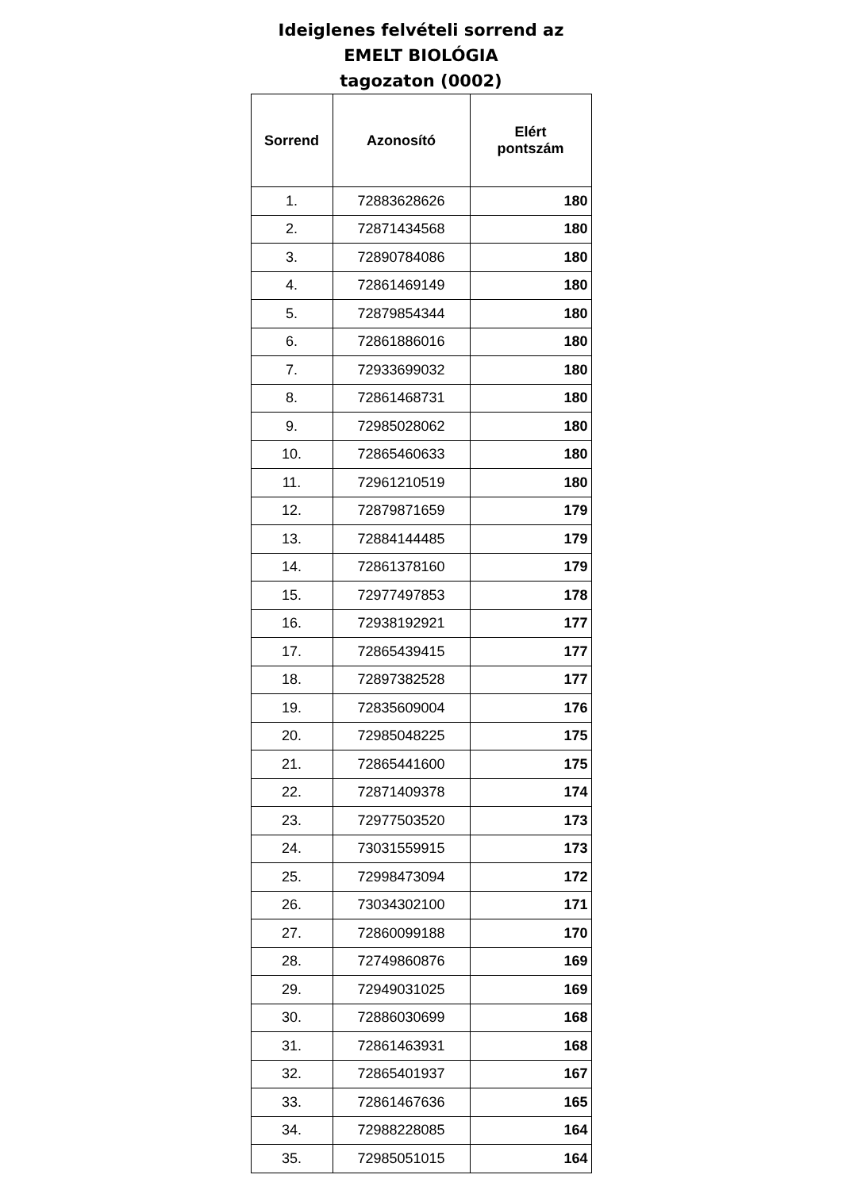Ideiglenes felvételi sorrend az
EMELT BIOLÓGIA
tagozaton (0002)
| Sorrend | Azonosító | Elért pontszám |
| --- | --- | --- |
| 1. | 72883628626 | 180 |
| 2. | 72871434568 | 180 |
| 3. | 72890784086 | 180 |
| 4. | 72861469149 | 180 |
| 5. | 72879854344 | 180 |
| 6. | 72861886016 | 180 |
| 7. | 72933699032 | 180 |
| 8. | 72861468731 | 180 |
| 9. | 72985028062 | 180 |
| 10. | 72865460633 | 180 |
| 11. | 72961210519 | 180 |
| 12. | 72879871659 | 179 |
| 13. | 72884144485 | 179 |
| 14. | 72861378160 | 179 |
| 15. | 72977497853 | 178 |
| 16. | 72938192921 | 177 |
| 17. | 72865439415 | 177 |
| 18. | 72897382528 | 177 |
| 19. | 72835609004 | 176 |
| 20. | 72985048225 | 175 |
| 21. | 72865441600 | 175 |
| 22. | 72871409378 | 174 |
| 23. | 72977503520 | 173 |
| 24. | 73031559915 | 173 |
| 25. | 72998473094 | 172 |
| 26. | 73034302100 | 171 |
| 27. | 72860099188 | 170 |
| 28. | 72749860876 | 169 |
| 29. | 72949031025 | 169 |
| 30. | 72886030699 | 168 |
| 31. | 72861463931 | 168 |
| 32. | 72865401937 | 167 |
| 33. | 72861467636 | 165 |
| 34. | 72988228085 | 164 |
| 35. | 72985051015 | 164 |